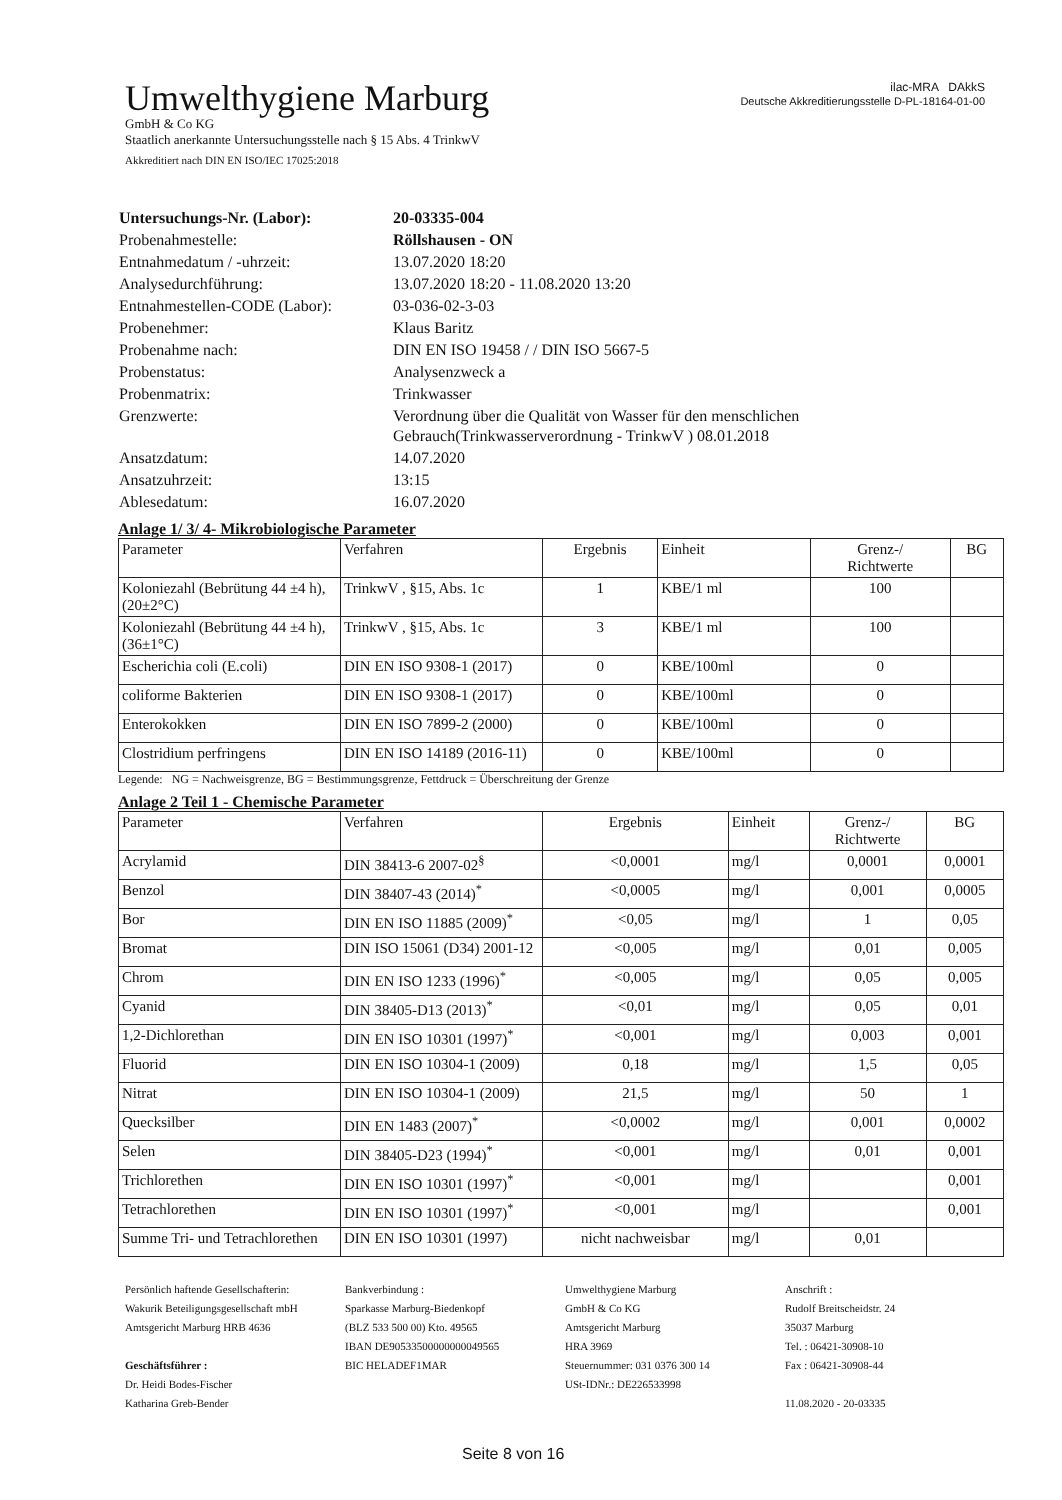Umwelthygiene Marburg
GmbH & Co KG
Staatlich anerkannte Untersuchungsstelle nach § 15 Abs. 4 TrinkwV
Akkreditiert nach DIN EN ISO/IEC 17025:2018
ilac-MRA DAkkS
Deutsche Akkreditierungsstelle D-PL-18164-01-00
| Untersuchungs-Nr. (Labor): | 20-03335-004 |
| Probenahmestelle: | Röllshausen - ON |
| Entnahmedatum / -uhrzeit: | 13.07.2020 18:20 |
| Analysedurchführung: | 13.07.2020 18:20 - 11.08.2020 13:20 |
| Entnahmestellen-CODE (Labor): | 03-036-02-3-03 |
| Probenehmer: | Klaus Baritz |
| Probenahme nach: | DIN EN ISO 19458 / / DIN ISO 5667-5 |
| Probenstatus: | Analysenzweck a |
| Probenmatrix: | Trinkwasser |
| Grenzwerte: | Verordnung über die Qualität von Wasser für den menschlichen Gebrauch(Trinkwasserverordnung - TrinkwV ) 08.01.2018 |
| Ansatzdatum: | 14.07.2020 |
| Ansatzuhrzeit: | 13:15 |
| Ablesedatum: | 16.07.2020 |
Anlage 1/ 3/ 4- Mikrobiologische Parameter
| Parameter | Verfahren | Ergebnis | Einheit | Grenz-/ Richtwerte | BG |
| --- | --- | --- | --- | --- | --- |
| Koloniezahl (Bebrütung 44 ±4 h), (20±2°C) | TrinkwV , §15, Abs. 1c | 1 | KBE/1 ml | 100 | |
| Koloniezahl (Bebrütung 44 ±4 h), (36±1°C) | TrinkwV , §15, Abs. 1c | 3 | KBE/1 ml | 100 | |
| Escherichia coli (E.coli) | DIN EN ISO 9308-1 (2017) | 0 | KBE/100ml | 0 | |
| coliforme Bakterien | DIN EN ISO 9308-1 (2017) | 0 | KBE/100ml | 0 | |
| Enterokokken | DIN EN ISO 7899-2 (2000) | 0 | KBE/100ml | 0 | |
| Clostridium perfringens | DIN EN ISO 14189 (2016-11) | 0 | KBE/100ml | 0 | |
Legende: NG = Nachweisgrenze, BG = Bestimmungsgrenze, Fettdruck = Überschreitung der Grenze
Anlage 2 Teil 1 - Chemische Parameter
| Parameter | Verfahren | Ergebnis | Einheit | Grenz-/ Richtwerte | BG |
| --- | --- | --- | --- | --- | --- |
| Acrylamid | DIN 38413-6 2007-02<sup>§</sup> | <0,0001 | mg/l | 0,0001 | 0,0001 |
| Benzol | DIN 38407-43 (2014)<sup>*</sup> | <0,0005 | mg/l | 0,001 | 0,0005 |
| Bor | DIN EN ISO 11885 (2009)<sup>*</sup> | <0,05 | mg/l | 1 | 0,05 |
| Bromat | DIN ISO 15061 (D34) 2001-12 | <0,005 | mg/l | 0,01 | 0,005 |
| Chrom | DIN EN ISO 1233 (1996)<sup>*</sup> | <0,005 | mg/l | 0,05 | 0,005 |
| Cyanid | DIN 38405-D13 (2013)<sup>*</sup> | <0,01 | mg/l | 0,05 | 0,01 |
| 1,2-Dichlorethan | DIN EN ISO 10301 (1997)<sup>*</sup> | <0,001 | mg/l | 0,003 | 0,001 |
| Fluorid | DIN EN ISO 10304-1 (2009) | 0,18 | mg/l | 1,5 | 0,05 |
| Nitrat | DIN EN ISO 10304-1 (2009) | 21,5 | mg/l | 50 | 1 |
| Quecksilber | DIN EN 1483 (2007)<sup>*</sup> | <0,0002 | mg/l | 0,001 | 0,0002 |
| Selen | DIN 38405-D23 (1994)<sup>*</sup> | <0,001 | mg/l | 0,01 | 0,001 |
| Trichlorethen | DIN EN ISO 10301 (1997)<sup>*</sup> | <0,001 | mg/l | | 0,001 |
| Tetrachlorethen | DIN EN ISO 10301 (1997)<sup>*</sup> | <0,001 | mg/l | | 0,001 |
| Summe Tri- und Tetrachlorethen | DIN EN ISO 10301 (1997) | nicht nachweisbar | mg/l | 0,01 | |
Persönlich haftende Gesellschafterin:
Wakurik Beteiligungsgesellschaft mbH
Amtsgericht Marburg HRB 4636
Geschäftsführer :
Dr. Heidi Bodes-Fischer
Katharina Greb-Bender
Bankverbindung :
Sparkasse Marburg-Biedenkopf
(BLZ 533 500 00) Kto. 49565
IBAN DE90533500000000049565
BIC HELADEF1MAR
Umwelthygiene Marburg
GmbH & Co KG
Amtsgericht Marburg
HRA 3969
Steuernummer: 031 0376 300 14
USt-IDNr.: DE226533998
Anschrift :
Rudolf Breitscheidstr. 24
35037 Marburg
Tel. : 06421-30908-10
Fax : 06421-30908-44
11.08.2020 - 20-03335
Seite 8 von 16